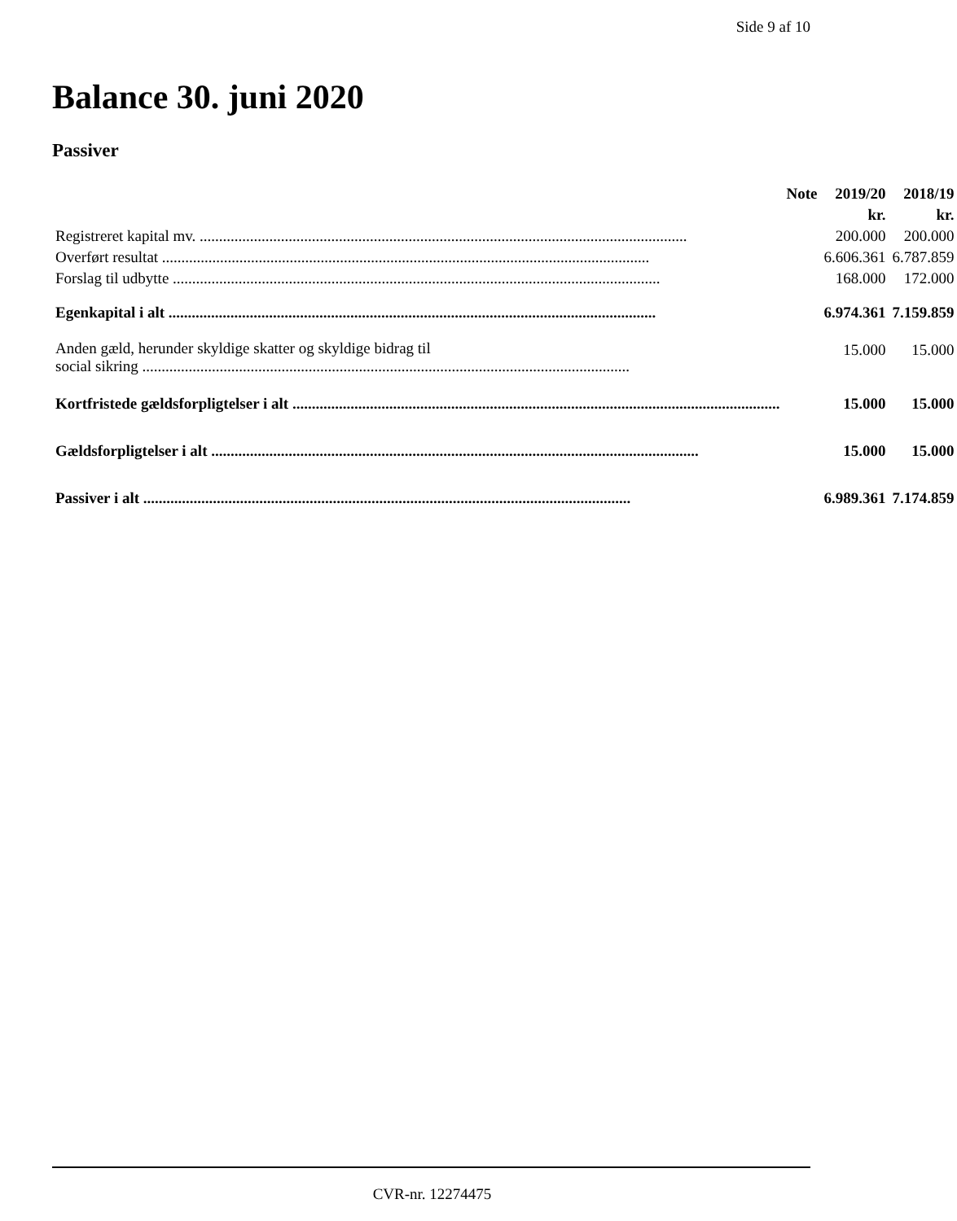Side 9 af 10
Balance 30. juni 2020
Passiver
| | Note | 2019/20 | 2018/19 |
| --- | --- | --- | --- |
| | | kr. | kr. |
| Registreret kapital mv. | | 200.000 | 200.000 |
| Overført resultat | | 6.606.361 | 6.787.859 |
| Forslag til udbytte | | 168.000 | 172.000 |
| Egenkapital i alt | | 6.974.361 | 7.159.859 |
| Anden gæld, herunder skyldige skatter og skyldige bidrag til social sikring | | 15.000 | 15.000 |
| Kortfristede gældsforpligtelser i alt | | 15.000 | 15.000 |
| Gældsforpligtelser i alt | | 15.000 | 15.000 |
| Passiver i alt | | 6.989.361 | 7.174.859 |
CVR-nr. 12274475